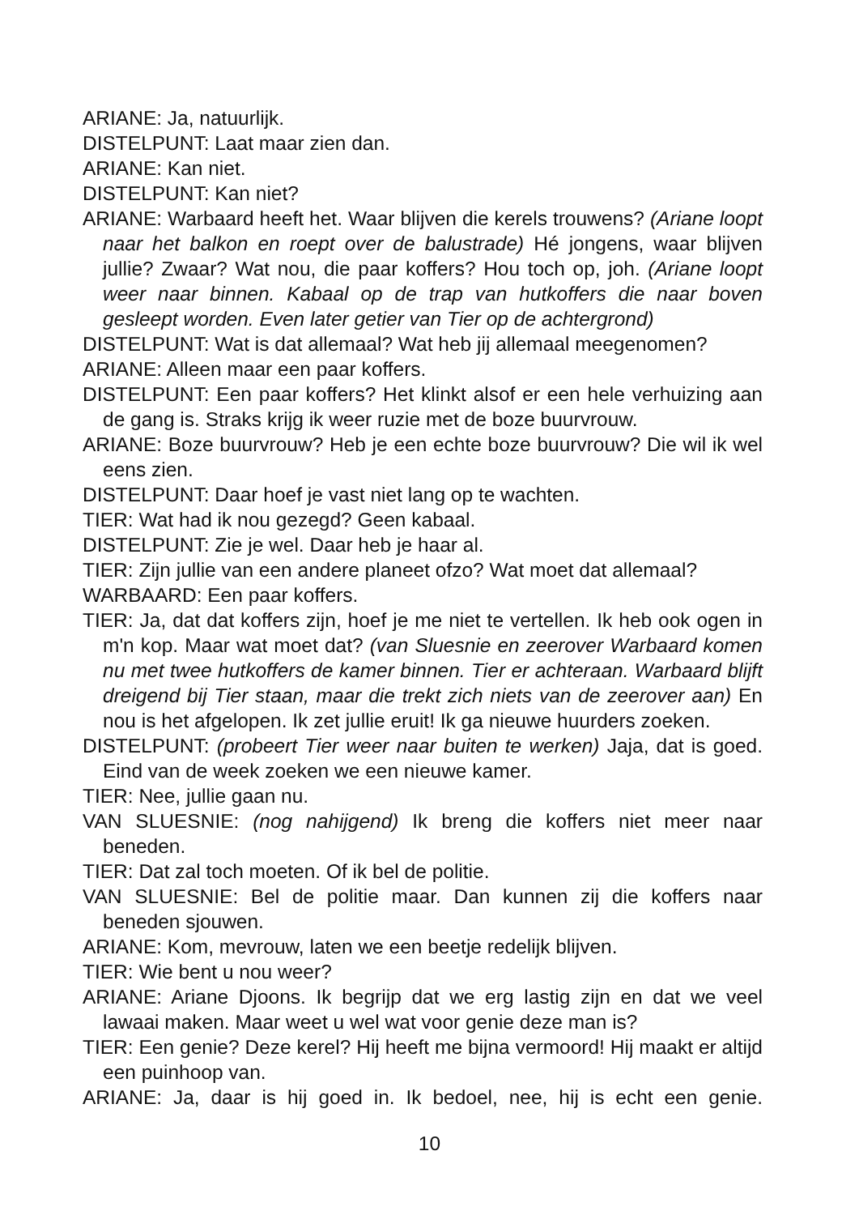ARIANE: Ja, natuurlijk.
DISTELPUNT: Laat maar zien dan.
ARIANE: Kan niet.
DISTELPUNT: Kan niet?
ARIANE: Warbaard heeft het. Waar blijven die kerels trouwens? (Ariane loopt naar het balkon en roept over de balustrade) Hé jongens, waar blijven jullie? Zwaar? Wat nou, die paar koffers? Hou toch op, joh. (Ariane loopt weer naar binnen. Kabaal op de trap van hutkoffers die naar boven gesleept worden. Even later getier van Tier op de achtergrond)
DISTELPUNT: Wat is dat allemaal? Wat heb jij allemaal meegenomen?
ARIANE: Alleen maar een paar koffers.
DISTELPUNT: Een paar koffers? Het klinkt alsof er een hele verhuizing aan de gang is. Straks krijg ik weer ruzie met de boze buurvrouw.
ARIANE: Boze buurvrouw? Heb je een echte boze buurvrouw? Die wil ik wel eens zien.
DISTELPUNT: Daar hoef je vast niet lang op te wachten.
TIER: Wat had ik nou gezegd? Geen kabaal.
DISTELPUNT: Zie je wel. Daar heb je haar al.
TIER: Zijn jullie van een andere planeet ofzo? Wat moet dat allemaal?
WARBAARD: Een paar koffers.
TIER: Ja, dat dat koffers zijn, hoef je me niet te vertellen. Ik heb ook ogen in m'n kop. Maar wat moet dat? (van Sluesnie en zeerover Warbaard komen nu met twee hutkoffers de kamer binnen. Tier er achteraan. Warbaard blijft dreigend bij Tier staan, maar die trekt zich niets van de zeerover aan) En nou is het afgelopen. Ik zet jullie eruit! Ik ga nieuwe huurders zoeken.
DISTELPUNT: (probeert Tier weer naar buiten te werken) Jaja, dat is goed. Eind van de week zoeken we een nieuwe kamer.
TIER: Nee, jullie gaan nu.
VAN SLUESNIE: (nog nahijgend) Ik breng die koffers niet meer naar beneden.
TIER: Dat zal toch moeten. Of ik bel de politie.
VAN SLUESNIE: Bel de politie maar. Dan kunnen zij die koffers naar beneden sjouwen.
ARIANE: Kom, mevrouw, laten we een beetje redelijk blijven.
TIER: Wie bent u nou weer?
ARIANE: Ariane Djoons. Ik begrijp dat we erg lastig zijn en dat we veel lawaai maken. Maar weet u wel wat voor genie deze man is?
TIER: Een genie? Deze kerel? Hij heeft me bijna vermoord! Hij maakt er altijd een puinhoop van.
ARIANE: Ja, daar is hij goed in. Ik bedoel, nee, hij is echt een genie.
10